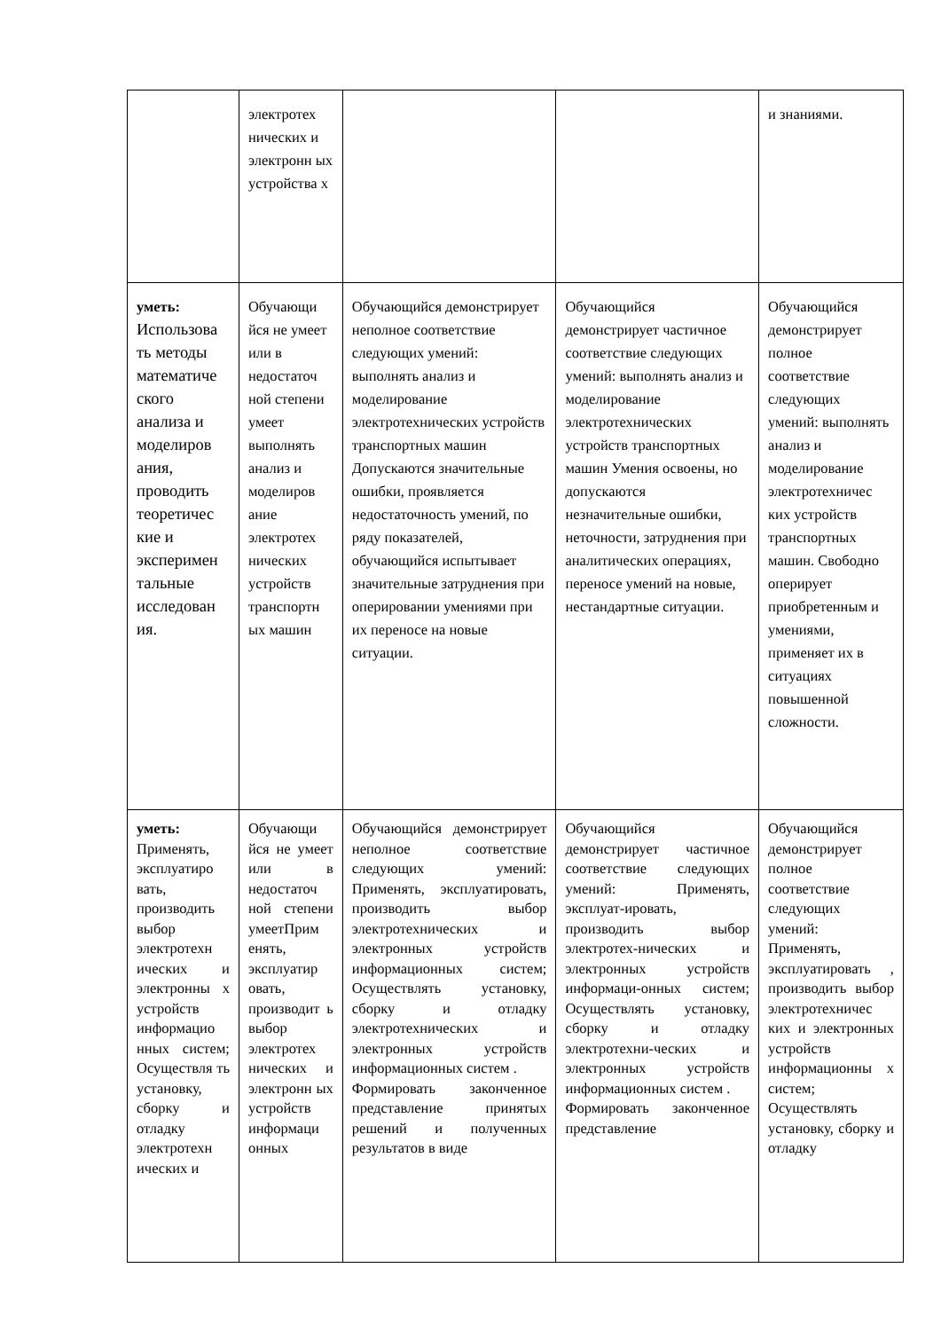| | электротех нических и электронн ых устройства х | | | и знаниями. |
| уметь: Использова ть методы математиче ского анализа и моделиров ания, проводить теоретичес кие и эксперимен тальные исследован ия. | Обучающи йся не умеет или в недостаточ ной степени умеет выполнять анализ и моделиров ание электротех нических устройств транспортн ых машин | Обучающийся демонстрирует неполное соответствие следующих умений: выполнять анализ и моделирование электротехнических устройств транспортных машин Допускаются значительные ошибки, проявляется недостаточность умений, по ряду показателей, обучающийся испытывает значительные затруднения при оперировании умениями при их переносе на новые ситуации. | Обучающийся демонстрирует частичное соответствие следующих умений: выполнять анализ и моделирование электротехнических устройств транспортных машин Умения освоены, но допускаются незначительные ошибки, неточности, затруднения при аналитических операциях, переносе умений на новые, нестандартные ситуации. | Обучающийся демонстрирует полное соответствие следующих умений: выполнять анализ и моделирование электротехничес ких устройств транспортных машин. Свободно оперирует приобретенным и умениями, применяет их в ситуациях повышенной сложности. |
| уметь: Применять, эксплуатиро вать, производить выбор электротехн ических и электронны х устройств информацио нных систем; Осуществля ть установку, сборку и отладку электротехн ических и | Обучающи йся не умеет или в недостаточ ной степени умеетПрим енять, эксплуатир овать, производит ь выбор электротех нических и электронн ых устройств информаци онных | Обучающийся демонстрирует неполное соответствие следующих умений: Применять, эксплуатировать, производить выбор электротехнических и электронных устройств информационных систем; Осуществлять установку, сборку и отладку электротехнических и электронных устройств информационных систем . Формировать законченное представление принятых решений и полученных результатов в виде | Обучающийся демонстрирует частичное соответствие следующих умений: Применять, эксплуат-ировать, производить выбор электротех-нических и электронных устройств информаци-онных систем; Осуществлять установку, сборку и отладку электротехни-ческих и электронных устройств информационных систем . Формировать законченное представление | Обучающийся демонстрирует полное соответствие следующих умений: Применять, эксплуатировать , производить выбор электротехничес ких и электронных устройств информационны х систем; Осуществлять установку, сборку и отладку |